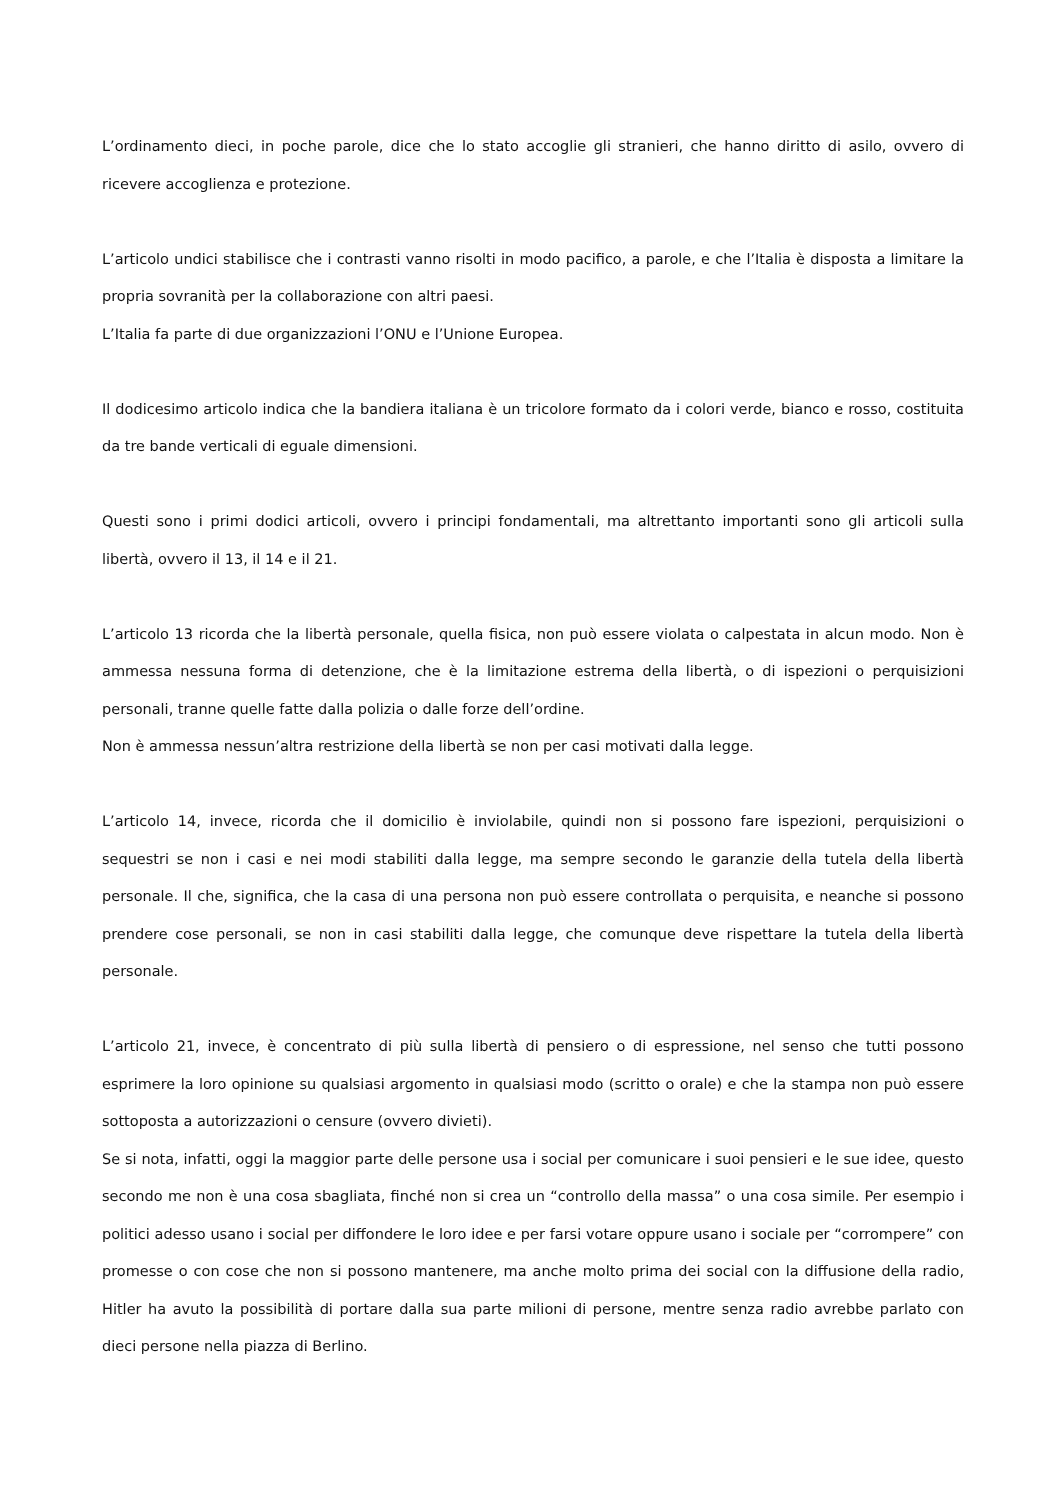L’ordinamento dieci, in poche parole, dice che lo stato accoglie gli stranieri, che hanno diritto di asilo, ovvero di ricevere accoglienza e protezione.
L’articolo undici stabilisce che i contrasti vanno risolti in modo pacifico, a parole, e che l’Italia è disposta a limitare la propria sovranità per la collaborazione con altri paesi.
L’Italia fa parte di due organizzazioni l’ONU e l’Unione Europea.
Il dodicesimo articolo indica che la bandiera italiana è un tricolore formato da i colori verde, bianco e rosso, costituita da tre bande verticali di eguale dimensioni.
Questi sono i primi dodici articoli, ovvero i principi fondamentali, ma altrettanto importanti sono gli articoli sulla libertà, ovvero il 13, il 14 e il 21.
L’articolo 13 ricorda che la libertà personale, quella fisica, non può essere violata o calpestata in alcun modo. Non è ammessa nessuna forma di detenzione, che è la limitazione estrema della libertà, o di ispezioni o perquisizioni personali, tranne quelle fatte dalla polizia o dalle forze dell’ordine.
Non è ammessa nessun’altra restrizione della libertà se non per casi motivati dalla legge.
L’articolo 14, invece, ricorda che il domicilio è inviolabile, quindi non si possono fare ispezioni, perquisizioni o sequestri se non i casi e nei modi stabiliti dalla legge, ma sempre secondo le garanzie della tutela della libertà personale. Il che, significa, che la casa di una persona non può essere controllata o perquisita, e neanche si possono prendere cose personali, se non in casi stabiliti dalla legge, che comunque deve rispettare la tutela della libertà personale.
L’articolo 21, invece, è concentrato di più sulla libertà di pensiero o di espressione, nel senso che tutti possono esprimere la loro opinione su qualsiasi argomento in qualsiasi modo (scritto o orale) e che la stampa non può essere sottoposta a autorizzazioni o censure (ovvero divieti).
Se si nota, infatti, oggi la maggior parte delle persone usa i social per comunicare i suoi pensieri e le sue idee, questo secondo me non è una cosa sbagliata, finché non si crea un “controllo della massa” o una cosa simile. Per esempio i politici adesso usano i social per diffondere le loro idee e per farsi votare oppure usano i sociale per “corrompere” con promesse o con cose che non si possono mantenere, ma anche molto prima dei social con la diffusione della radio, Hitler ha avuto la possibilità di portare dalla sua parte milioni di persone, mentre senza radio avrebbe parlato con dieci persone nella piazza di Berlino.